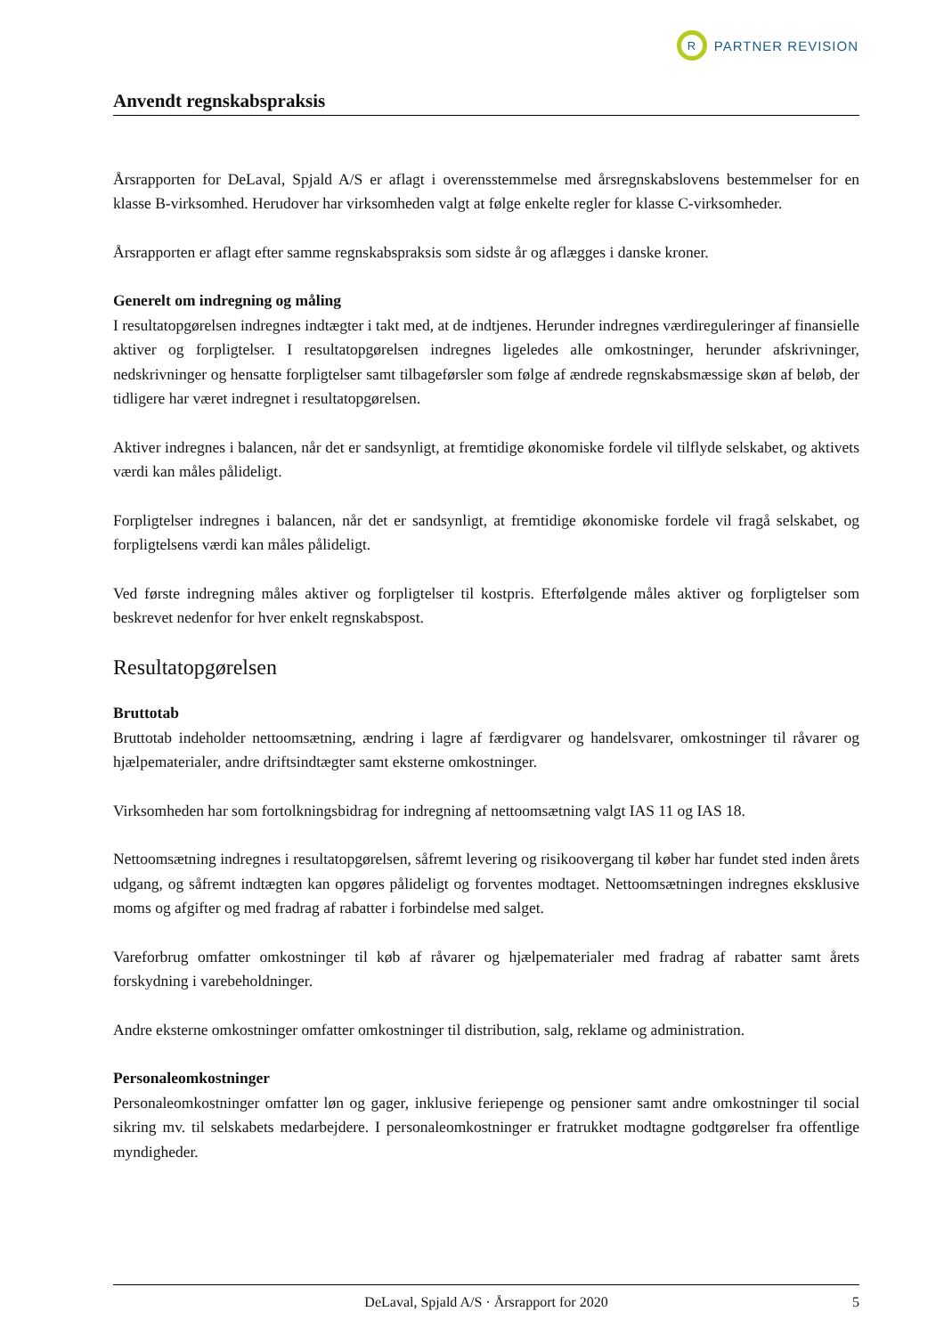R
PARTNER REVISION
Anvendt regnskabspraksis
Årsrapporten for DeLaval, Spjald A/S er aflagt i overensstemmelse med årsregnskabslovens bestemmelser for en klasse B-virksomhed. Herudover har virksomheden valgt at følge enkelte regler for klasse C-virksomheder.
Årsrapporten er aflagt efter samme regnskabspraksis som sidste år og aflægges i danske kroner.
Generelt om indregning og måling
I resultatopgørelsen indregnes indtægter i takt med, at de indtjenes. Herunder indregnes værdireguleringer af finansielle aktiver og forpligtelser. I resultatopgørelsen indregnes ligeledes alle omkostninger, herunder afskrivninger, nedskrivninger og hensatte forpligtelser samt tilbageførsler som følge af ændrede regnskabsmæssige skøn af beløb, der tidligere har været indregnet i resultatopgørelsen.
Aktiver indregnes i balancen, når det er sandsynligt, at fremtidige økonomiske fordele vil tilflyde selskabet, og aktivets værdi kan måles pålideligt.
Forpligtelser indregnes i balancen, når det er sandsynligt, at fremtidige økonomiske fordele vil fragå selskabet, og forpligtelsens værdi kan måles pålideligt.
Ved første indregning måles aktiver og forpligtelser til kostpris. Efterfølgende måles aktiver og forpligtelser som beskrevet nedenfor for hver enkelt regnskabspost.
Resultatopgørelsen
Bruttotab
Bruttotab indeholder nettoomsætning, ændring i lagre af færdigvarer og handelsvarer, omkostninger til råvarer og hjælpematerialer, andre driftsindtægter samt eksterne omkostninger.
Virksomheden har som fortolkningsbidrag for indregning af nettoomsætning valgt IAS 11 og IAS 18.
Nettoomsætning indregnes i resultatopgørelsen, såfremt levering og risikoovergang til køber har fundet sted inden årets udgang, og såfremt indtægten kan opgøres pålideligt og forventes modtaget. Nettoomsætningen indregnes eksklusive moms og afgifter og med fradrag af rabatter i forbindelse med salget.
Vareforbrug omfatter omkostninger til køb af råvarer og hjælpematerialer med fradrag af rabatter samt årets forskydning i varebeholdninger.
Andre eksterne omkostninger omfatter omkostninger til distribution, salg, reklame og administration.
Personaleomkostninger
Personaleomkostninger omfatter løn og gager, inklusive feriepenge og pensioner samt andre omkostninger til social sikring mv. til selskabets medarbejdere. I personaleomkostninger er fratrukket modtagne godtgørelser fra offentlige myndigheder.
DeLaval, Spjald A/S · Årsrapport for 2020 5